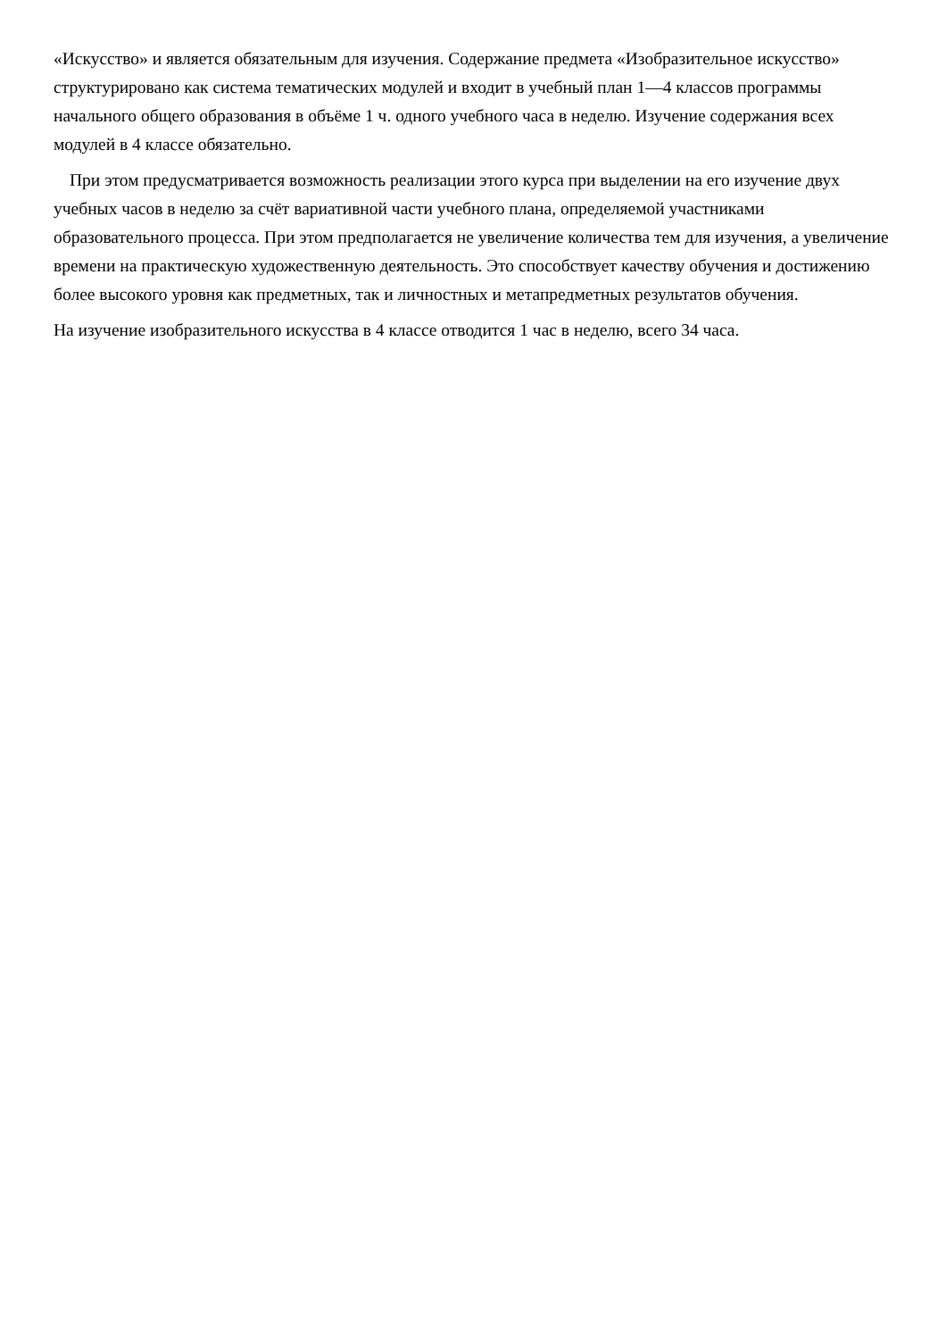«Искусство» и является обязательным для изучения. Содержание предмета «Изобразительное искусство» структурировано как система тематических модулей и входит в учебный план 1—4 классов программы начального общего образования в объёме 1 ч. одного учебного часа в неделю. Изучение содержания всех модулей в 4 классе обязательно.
При этом предусматривается возможность реализации этого курса при выделении на его изучение двух учебных часов в неделю за счёт вариативной части учебного плана, определяемой участниками образовательного процесса. При этом предполагается не увеличение количества тем для изучения, а увеличение времени на практическую художественную деятельность. Это способствует качеству обучения и достижению более высокого уровня как предметных, так и личностных и метапредметных результатов обучения.
На изучение изобразительного искусства в 4 классе отводится 1 час в неделю, всего 34 часа.